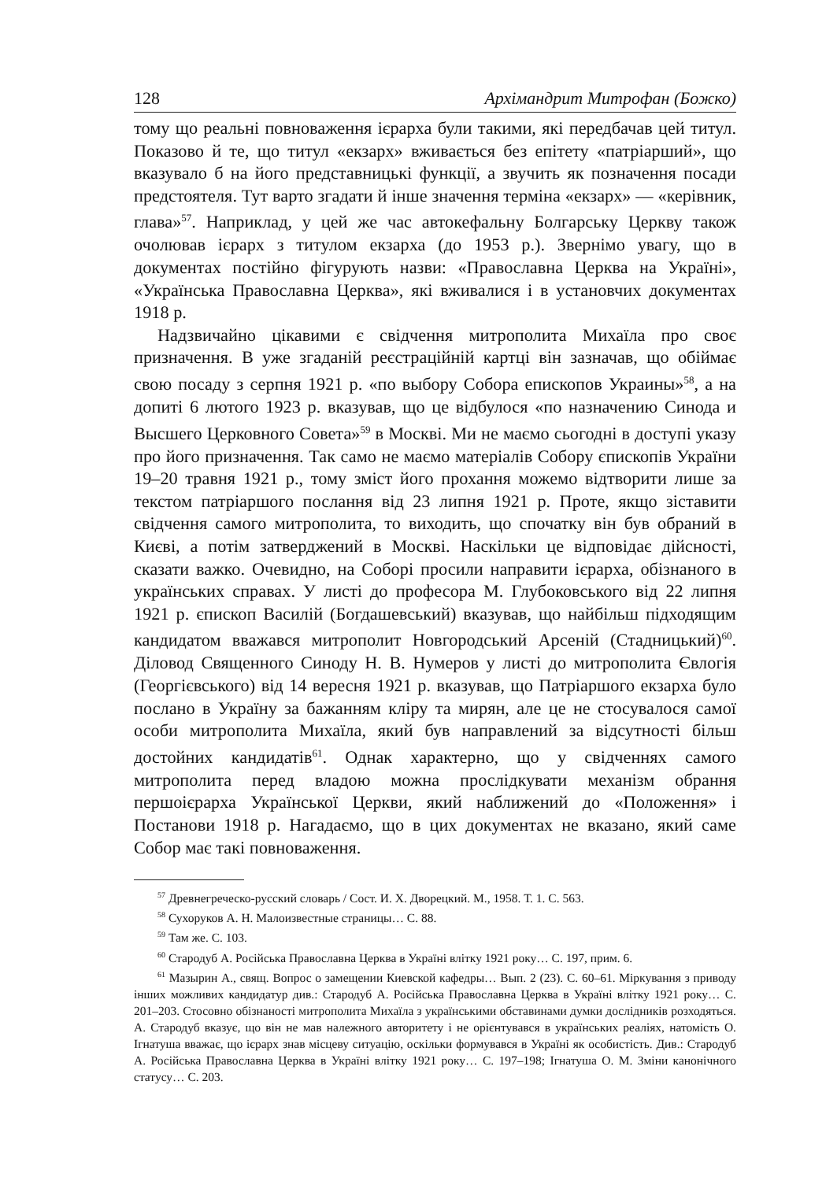128 Архімандрит Митрофан (Божко)
тому що реальні повноваження ієрарха були такими, які передбачав цей титул. Показово й те, що титул «екзарх» вживається без епітету «патріарший», що вказувало б на його представницькі функції, а звучить як позначення посади предстоятеля. Тут варто згадати й інше значення терміна «екзарх» — «керівник, глава»<sup>57</sup>. Наприклад, у цей же час автокефальну Болгарську Церкву також очолював ієрарх з титулом екзарха (до 1953 р.). Звернімо увагу, що в документах постійно фігурують назви: «Православна Церква на Україні», «Українська Православна Церква», які вживалися і в установчих документах 1918 р.
Надзвичайно цікавими є свідчення митрополита Михаїла про своє призначення. В уже згаданій реєстраційній картці він зазначав, що обіймає свою посаду з серпня 1921 р. «по выбору Собора епископов Украины»<sup>58</sup>, а на допиті 6 лютого 1923 р. вказував, що це відбулося «по назначению Синода и Высшего Церковного Совета»<sup>59</sup> в Москві. Ми не маємо сьогодні в доступі указу про його призначення. Так само не маємо матеріалів Собору єпископів України 19–20 травня 1921 р., тому зміст його прохання можемо відтворити лише за текстом патріаршого послання від 23 липня 1921 р. Проте, якщо зіставити свідчення самого митрополита, то виходить, що спочатку він був обраний в Києві, а потім затверджений в Москві. Наскільки це відповідає дійсності, сказати важко. Очевидно, на Соборі просили направити ієрарха, обізнаного в українських справах. У листі до професора М. Глубоковського від 22 липня 1921 р. єпископ Василій (Богдашевський) вказував, що найбільш підходящим кандидатом вважався митрополит Новгородський Арсеній (Стадницький)<sup>60</sup>. Діловод Священного Синоду Н. В. Нумеров у листі до митрополита Євлогія (Георгієвського) від 14 вересня 1921 р. вказував, що Патріаршого екзарха було послано в Україну за бажанням кліру та мирян, але це не стосувалося самої особи митрополита Михаїла, який був направлений за відсутності більш достойних кандидатів<sup>61</sup>. Однак характерно, що у свідченнях самого митрополита перед владою можна прослідкувати механізм обрання першоієрарха Української Церкви, який наближений до «Положення» і Постанови 1918 р. Нагадаємо, що в цих документах не вказано, який саме Собор має такі повноваження.
<sup>57</sup> Древнегреческо-русский словарь / Сост. И. Х. Дворецкий. М., 1958. Т. 1. С. 563.
<sup>58</sup> Сухоруков А. Н. Малоизвестные страницы… С. 88.
<sup>59</sup> Там же. С. 103.
<sup>60</sup> Стародуб А. Російська Православна Церква в Україні влітку 1921 року… С. 197, прим. 6.
<sup>61</sup> Мазырин А., свящ. Вопрос о замещении Киевской кафедры… Вып. 2 (23). С. 60–61. Міркування з приводу інших можливих кандидатур див.: Стародуб А. Російська Православна Церква в Україні влітку 1921 року… С. 201–203. Стосовно обізнаності митрополита Михаїла з українськими обставинами думки дослідників розходяться. А. Стародуб вказує, що він не мав належного авторитету і не орієнтувався в українських реаліях, натомість О. Ігнатуша вважає, що ієрарх знав місцеву ситуацію, оскільки формувався в Україні як особистість. Див.: Стародуб А. Російська Православна Церква в Україні влітку 1921 року… С. 197–198; Ігнатуша О. М. Зміни канонічного статусу… С. 203.